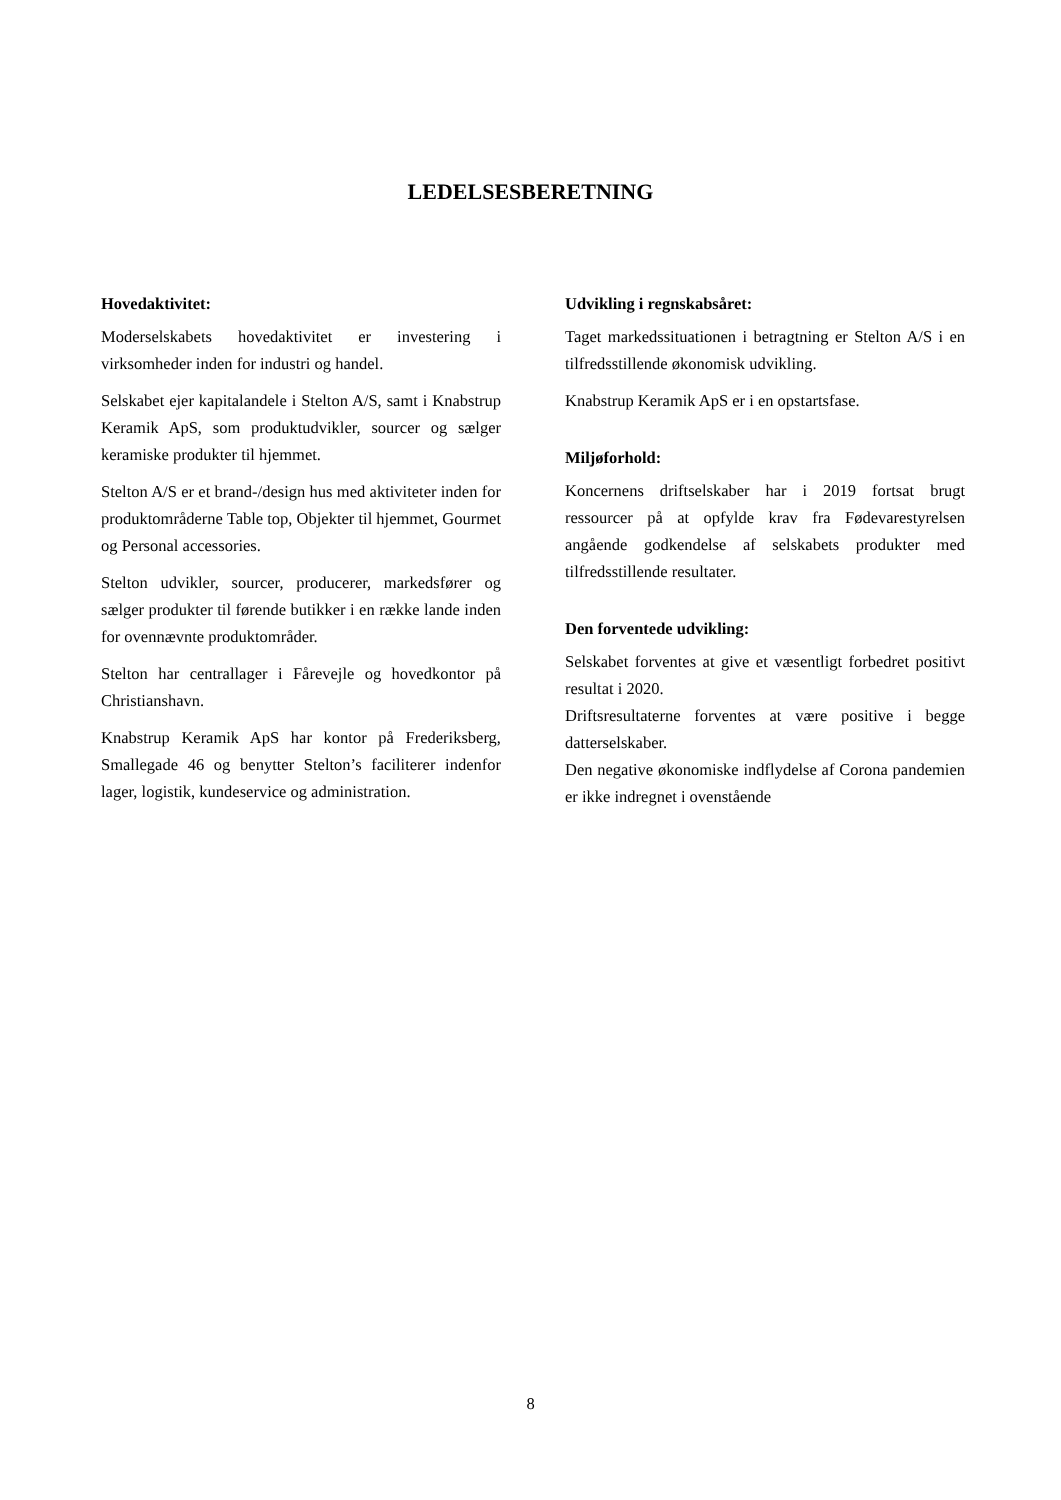LEDELSESBERETNING
Hovedaktivitet:
Moderselskabets hovedaktivitet er investering i virksomheder inden for industri og handel.
Selskabet ejer kapitalandele i Stelton A/S, samt i Knabstrup Keramik ApS, som produktudvikler, sourcer og sælger keramiske produkter til hjemmet.
Stelton A/S er et brand-/design hus med aktiviteter inden for produktområderne Table top, Objekter til hjemmet, Gourmet og Personal accessories.
Stelton udvikler, sourcer, producerer, markedsfører og sælger produkter til førende butikker i en række lande inden for ovennævnte produktområder.
Stelton har centrallager i Fårevejle og hovedkontor på Christianshavn.
Knabstrup Keramik ApS har kontor på Frederiksberg, Smallegade 46 og benytter Stelton’s faciliterer indenfor lager, logistik, kundeservice og administration.
Udvikling i regnskabsåret:
Taget markedssituationen i betragtning er Stelton A/S i en tilfredsstillende økonomisk udvikling.
Knabstrup Keramik ApS er i en opstartsfase.
Miljøforhold:
Koncernens driftselskaber har i 2019 fortsat brugt ressourcer på at opfylde krav fra Fødevarestyrelsen angående godkendelse af selskabets produkter med tilfredsstillende resultater.
Den forventede udvikling:
Selskabet forventes at give et væsentligt forbedret positivt resultat i 2020.
Driftsresultaterne forventes at være positive i begge datterselskaber.
Den negative økonomiske indflydelse af Corona pandemien er ikke indregnet i ovenstående
8